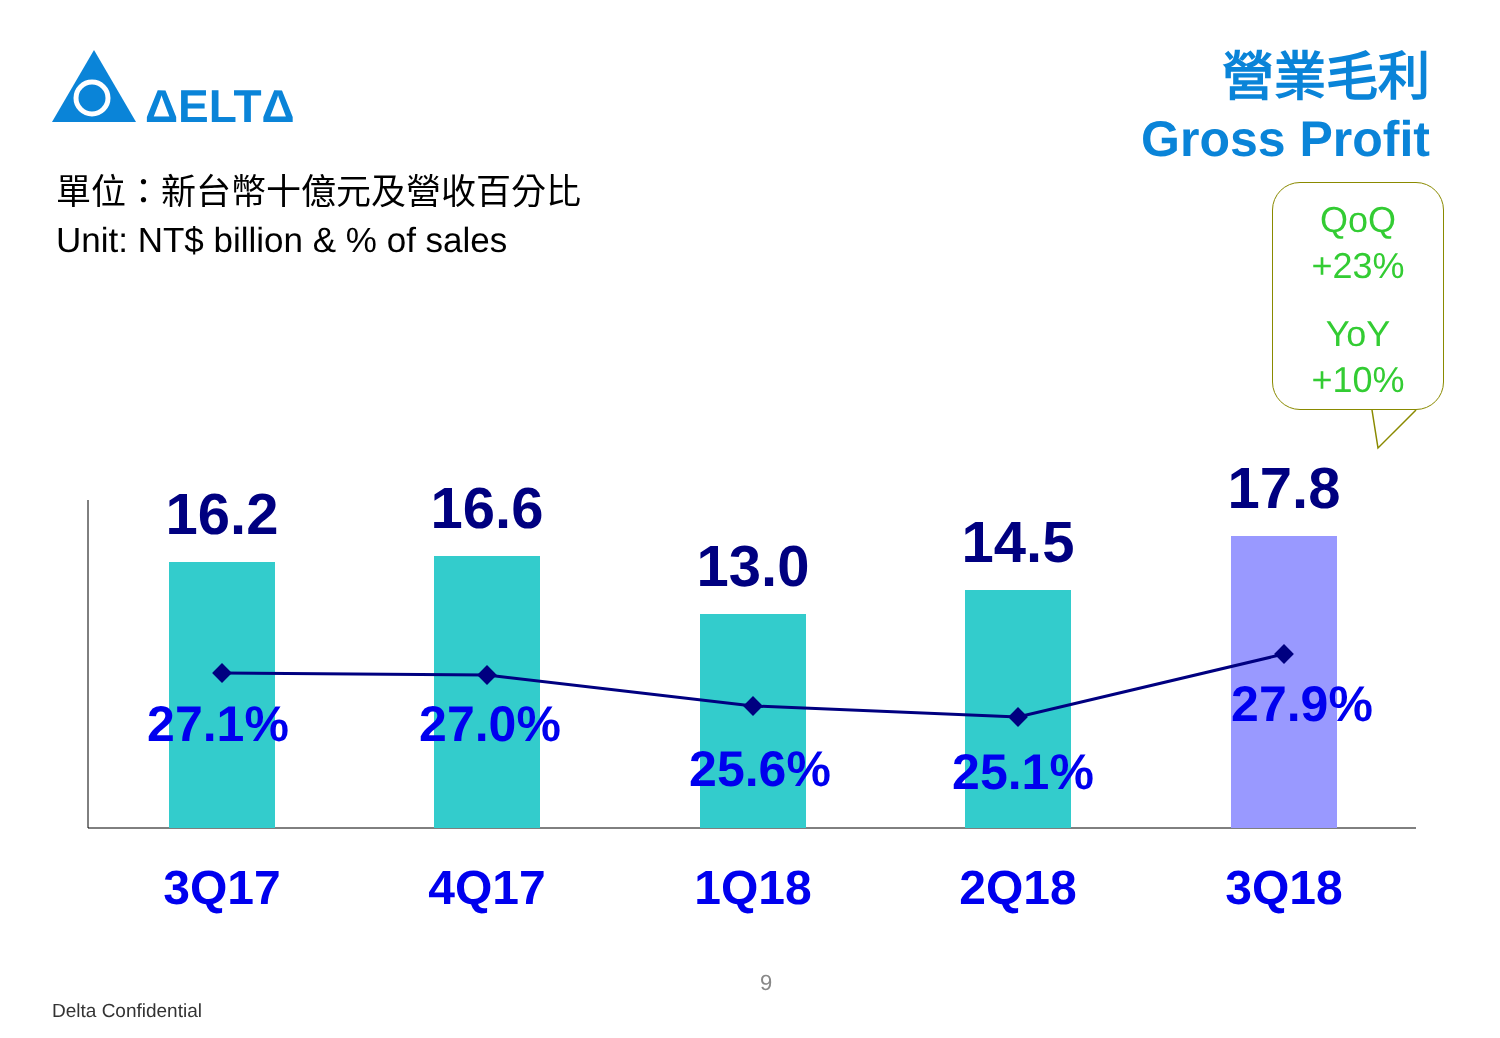ΔELTΔ
營業毛利
Gross Profit
單位：新台幣十億元及營收百分比
Unit: NT$ billion & % of sales
QoQ
+23%
YoY
+10%
16.2 16.6
13.0 14.5
17.8
27.1% 27.0%
25.6% 25.1%
27.9%
3Q17 4Q17 1Q18 2Q18 3Q18
9
Delta Confidential